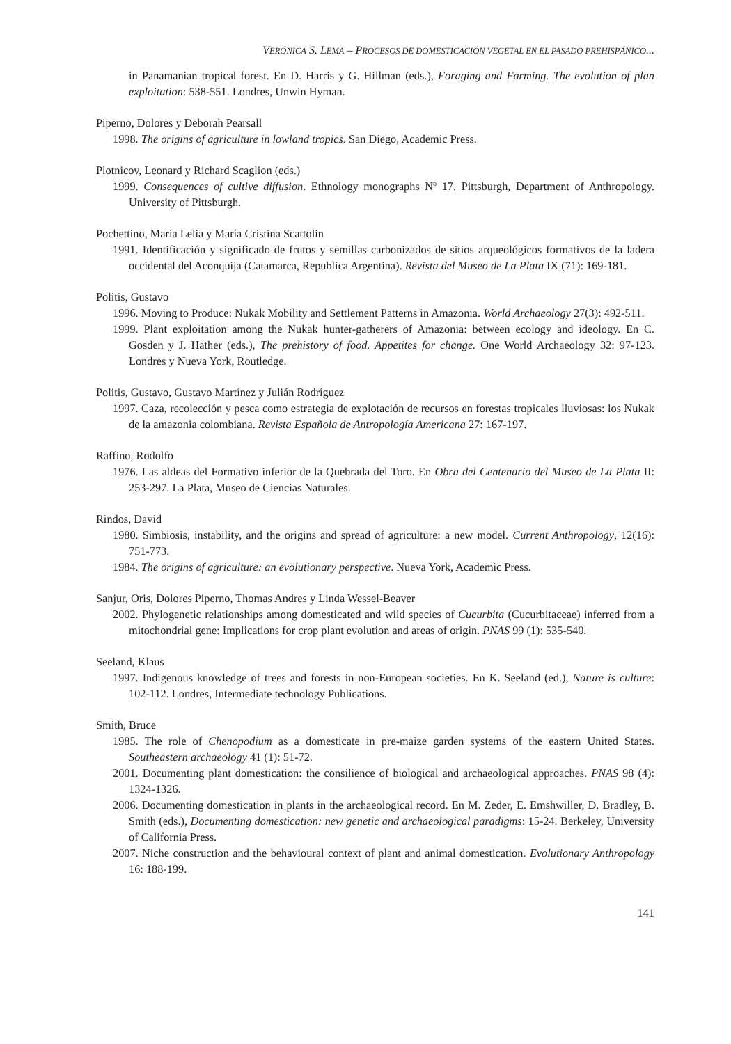VERÓNICA S. LEMA – PROCESOS DE DOMESTICACIÓN VEGETAL EN EL PASADO PREHISPÁNICO...
in Panamanian tropical forest. En D. Harris y G. Hillman (eds.), Foraging and Farming. The evolution of plan exploitation: 538-551. Londres, Unwin Hyman.
Piperno, Dolores y Deborah Pearsall
1998. The origins of agriculture in lowland tropics. San Diego, Academic Press.
Plotnicov, Leonard y Richard Scaglion (eds.)
1999. Consequences of cultive diffusion. Ethnology monographs Nº 17. Pittsburgh, Department of Anthropology. University of Pittsburgh.
Pochettino, María Lelia y María Cristina Scattolin
1991. Identificación y significado de frutos y semillas carbonizados de sitios arqueológicos formativos de la ladera occidental del Aconquija (Catamarca, Republica Argentina). Revista del Museo de La Plata IX (71): 169-181.
Politis, Gustavo
1996. Moving to Produce: Nukak Mobility and Settlement Patterns in Amazonia. World Archaeology 27(3): 492-511.
1999. Plant exploitation among the Nukak hunter-gatherers of Amazonia: between ecology and ideology. En C. Gosden y J. Hather (eds.), The prehistory of food. Appetites for change. One World Archaeology 32: 97-123. Londres y Nueva York, Routledge.
Politis, Gustavo, Gustavo Martínez y Julián Rodríguez
1997. Caza, recolección y pesca como estrategia de explotación de recursos en forestas tropicales lluviosas: los Nukak de la amazonia colombiana. Revista Española de Antropología Americana 27: 167-197.
Raffino, Rodolfo
1976. Las aldeas del Formativo inferior de la Quebrada del Toro. En Obra del Centenario del Museo de La Plata II: 253-297. La Plata, Museo de Ciencias Naturales.
Rindos, David
1980. Simbiosis, instability, and the origins and spread of agriculture: a new model. Current Anthropology, 12(16): 751-773.
1984. The origins of agriculture: an evolutionary perspective. Nueva York, Academic Press.
Sanjur, Oris, Dolores Piperno, Thomas Andres y Linda Wessel-Beaver
2002. Phylogenetic relationships among domesticated and wild species of Cucurbita (Cucurbitaceae) inferred from a mitochondrial gene: Implications for crop plant evolution and areas of origin. PNAS 99 (1): 535-540.
Seeland, Klaus
1997. Indigenous knowledge of trees and forests in non-European societies. En K. Seeland (ed.), Nature is culture: 102-112. Londres, Intermediate technology Publications.
Smith, Bruce
1985. The role of Chenopodium as a domesticate in pre-maize garden systems of the eastern United States. Southeastern archaeology 41 (1): 51-72.
2001. Documenting plant domestication: the consilience of biological and archaeological approaches. PNAS 98 (4): 1324-1326.
2006. Documenting domestication in plants in the archaeological record. En M. Zeder, E. Emshwiller, D. Bradley, B. Smith (eds.), Documenting domestication: new genetic and archaeological paradigms: 15-24. Berkeley, University of California Press.
2007. Niche construction and the behavioural context of plant and animal domestication. Evolutionary Anthropology 16: 188-199.
141